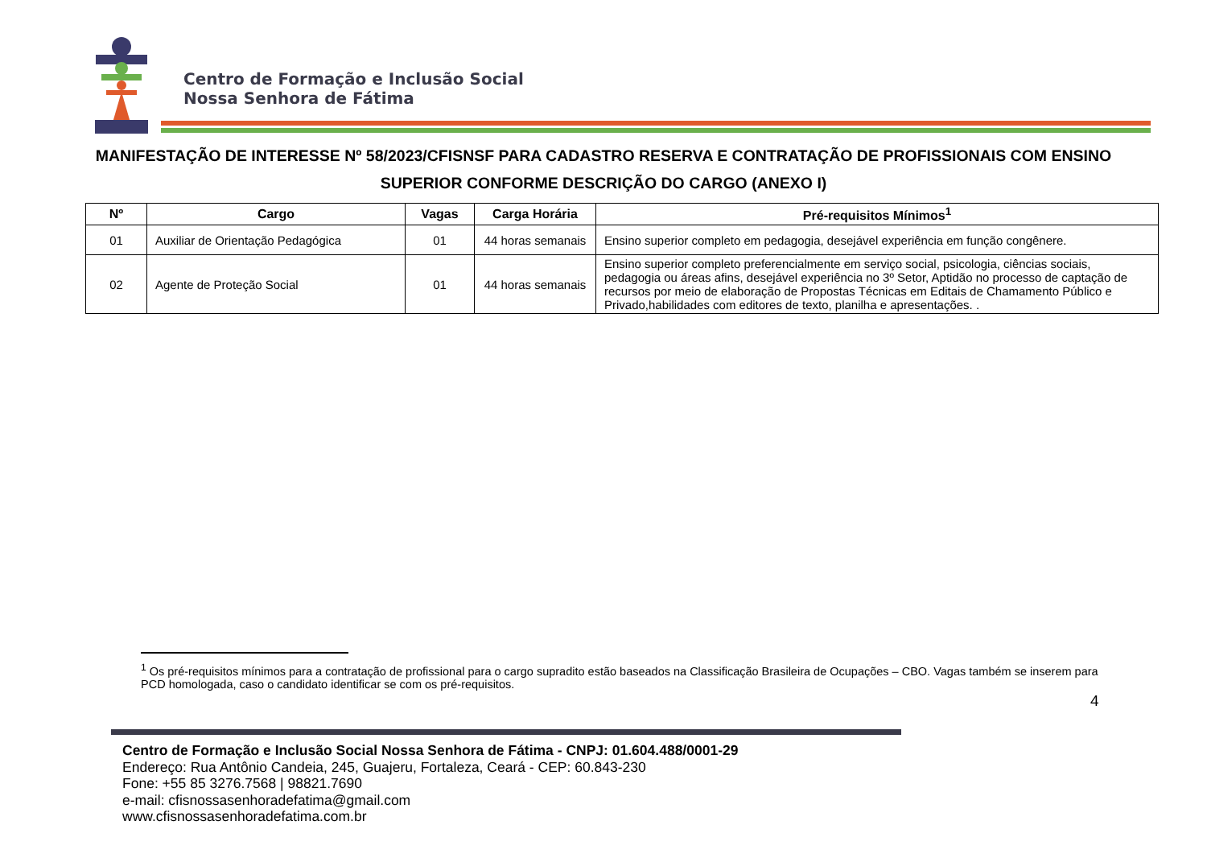Centro de Formação e Inclusão Social
Nossa Senhora de Fátima
MANIFESTAÇÃO DE INTERESSE Nº 58/2023/CFISNSF PARA CADASTRO RESERVA E CONTRATAÇÃO DE PROFISSIONAIS COM ENSINO SUPERIOR CONFORME DESCRIÇÃO DO CARGO (ANEXO I)
| Nº | Cargo | Vagas | Carga Horária | Pré-requisitos Mínimos<sup>1</sup> |
| --- | --- | --- | --- | --- |
| 01 | Auxiliar de Orientação Pedagógica | 01 | 44 horas semanais | Ensino superior completo em pedagogia, desejável experiência em função congênere. |
| 02 | Agente de Proteção Social | 01 | 44 horas semanais | Ensino superior completo preferencialmente em serviço social, psicologia, ciências sociais, pedagogia ou áreas afins, desejável experiência no 3º Setor, Aptidão no processo de captação de recursos por meio de elaboração de Propostas Técnicas em Editais de Chamamento Público e Privado,habilidades com editores de texto, planilha e apresentações. . |
<sup>1</sup> Os pré-requisitos mínimos para a contratação de profissional para o cargo supradito estão baseados na Classificação Brasileira de Ocupações – CBO. Vagas também se inserem para PCD homologada, caso o candidato identificar se com os pré-requisitos.
4
Centro de Formação e Inclusão Social Nossa Senhora de Fátima - CNPJ: 01.604.488/0001-29
Endereço: Rua Antônio Candeia, 245, Guajeru, Fortaleza, Ceará - CEP: 60.843-230
Fone: +55 85 3276.7568 | 98821.7690
e-mail: cfisnossasenhoradefatima@gmail.com
www.cfisnossasenhoradefatima.com.br